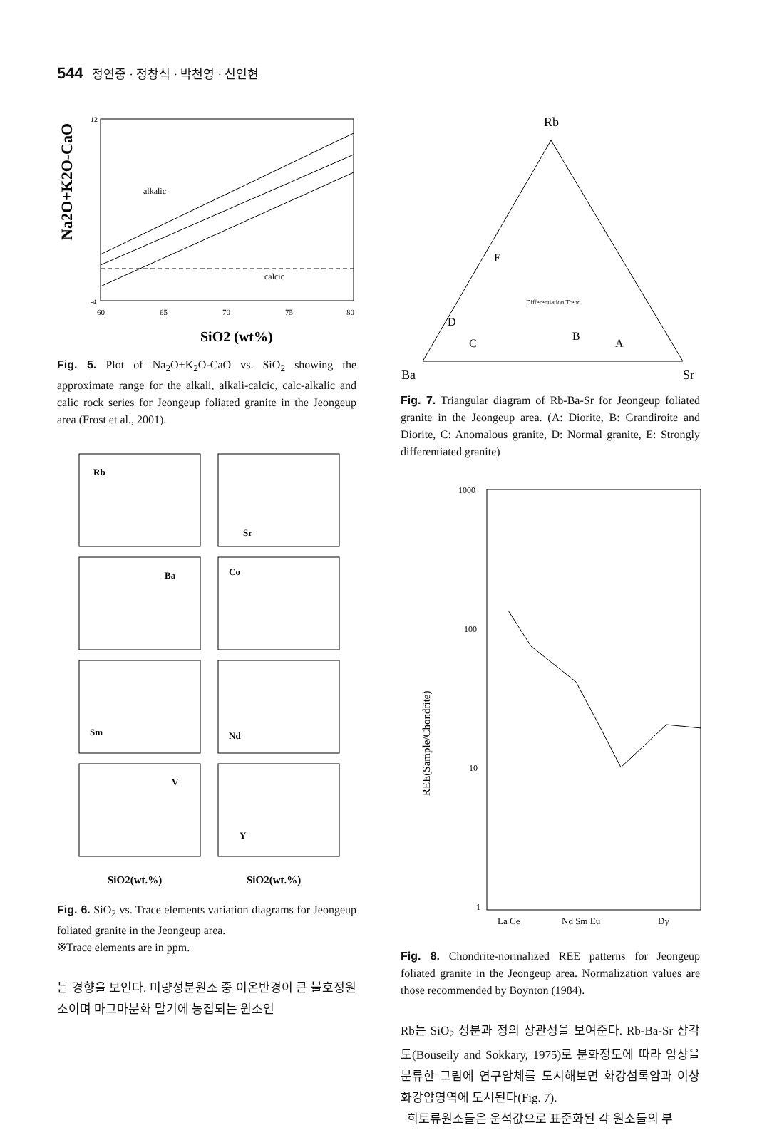544 정연중 · 정창식 · 박천영 · 신인현
Na2O+K2O-CaO
alkalic
calcic
12
-4
60
65
70
75
80
SiO2 (wt%)
Fig. 5. Plot of Na<sub>2</sub>O+K<sub>2</sub>O-CaO vs. SiO<sub>2</sub> showing the approximate range for the alkali, alkali-calcic, calc-alkalic and calic rock series for Jeongeup foliated granite in the Jeongeup area (Frost et al., 2001).
Rb
Sr
Ba
Co
Sm
Nd
V
Y
SiO2(wt.%)
SiO2(wt.%)
Fig. 6. SiO<sub>2</sub> vs. Trace elements variation diagrams for Jeongeup foliated granite in the Jeongeup area.
※Trace elements are in ppm.
는 경향을 보인다. 미량성분원소 중 이온반경이 큰 불호정원소이며 마그마분화 말기에 농집되는 원소인
Rb
E
D
C
B
A
Differentiation Trend
Ba
Sr
Fig. 7. Triangular diagram of Rb-Ba-Sr for Jeongeup foliated granite in the Jeongeup area. (A: Diorite, B: Grandiroite and Diorite, C: Anomalous granite, D: Normal granite, E: Strongly differentiated granite)
REE(Sample/Chondrite)
1000
100
10
1
La Ce
Nd Sm Eu
Dy
Fig. 8. Chondrite-normalized REE patterns for Jeongeup foliated granite in the Jeongeup area. Normalization values are those recommended by Boynton (1984).
Rb는 SiO<sub>2</sub> 성분과 정의 상관성을 보여준다. Rb-Ba-Sr 삼각도(Bouseily and Sokkary, 1975)로 분화정도에 따라 암상을 분류한 그림에 연구암체를 도시해보면 화강섬록암과 이상화강암영역에 도시된다(Fig. 7).
희토류원소들은 운석값으로 표준화된 각 원소들의 부